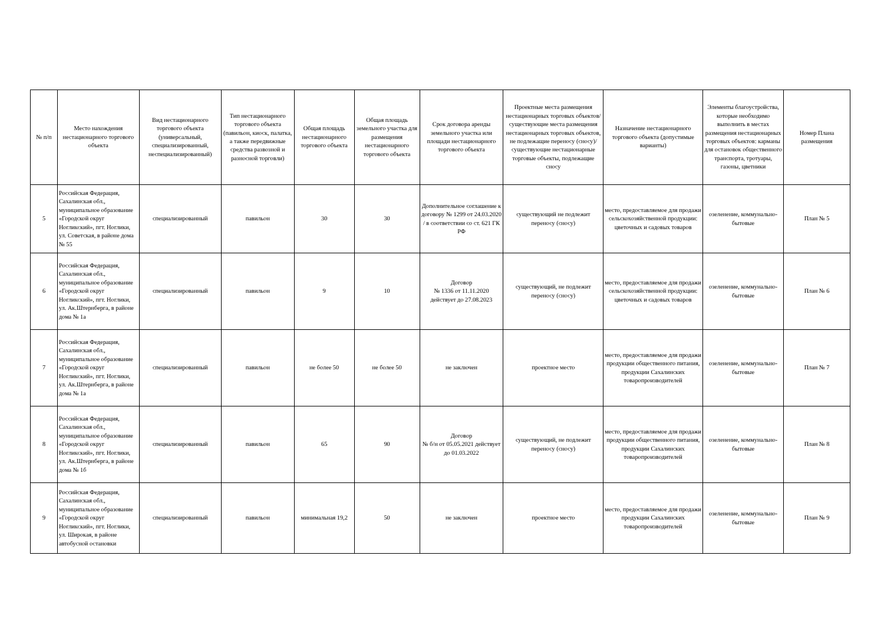| № п/п | Место нахождения нестационарного торгового объекта | Вид нестационарного торгового объекта (универсальный, специализированный, неспециализированный) | Тип нестационарного торгового объекта (павильон, киоск, палатка, а также передвижные средства развозной и разносной торговли) | Общая площадь нестационарного торгового объекта | Общая площадь земельного участка для размещения нестационарного торгового объекта | Срок договора аренды земельного участка или площади нестационарного торгового объекта | Проектные места размещения нестационарных торговых объектов/существующие места размещения нестационарных торговых объектов, не подлежащие переносу (сносу)/существующие нестационарные торговые объекты, подлежащие сносу | Назначение нестационарного торгового объекта (допустимые варианты) | Элементы благоустройства, которые необходимо выполнить в местах размещения нестационарных торговых объектов: карманы для остановок общественного транспорта, тротуары, газоны, цветники | Номер Плана размещения |
| --- | --- | --- | --- | --- | --- | --- | --- | --- | --- | --- |
| 5 | Российская Федерация, Сахалинская обл., муниципальное образование «Городской округ Ногликский», пгт. Ноглики, ул. Советская, в районе дома № 55 | специализированный | павильон | 30 | 30 | Дополнительное соглашение к договору № 1299 от 24.03.2020 / в соответствии со ст. 621 ГК РФ | существующий не подлежит переносу (сносу) | место, предоставляемое для продажи сельскохозяйственной продукции: цветочных и садовых товаров | озеленение, коммунально-бытовые | План № 5 |
| 6 | Российская Федерация, Сахалинская обл., муниципальное образование «Городской округ Ногликский», пгт. Ноглики, ул. Ак.Штернберга, в районе дома № 1а | специализированный | павильон | 9 | 10 | Договор № 1336 от 11.11.2020 действует до 27.08.2023 | существующий, не подлежит переносу (сносу) | место, предоставляемое для продажи сельскохозяйственной продукции: цветочных и садовых товаров | озеленение, коммунально-бытовые | План № 6 |
| 7 | Российская Федерация, Сахалинская обл., муниципальное образование «Городской округ Ногликский», пгт. Ноглики, ул. Ак.Штернберга, в районе дома № 1а | специализированный | павильон | не более 50 | не более 50 | не заключен | проектное место | место, предоставляемое для продажи продукции общественного питания, продукции Сахалинских товаропроизводителей | озеленение, коммунально-бытовые | План № 7 |
| 8 | Российская Федерация, Сахалинская обл., муниципальное образование «Городской округ Ногликский», пгт. Ноглики, ул. Ак.Штернберга, в районе дома № 1б | специализированный | павильон | 65 | 90 | Договор № б/н от 05.05.2021 действует до 01.03.2022 | существующий, не подлежит переносу (сносу) | место, предоставляемое для продажи продукции общественного питания, продукции Сахалинских товаропроизводителей | озеленение, коммунально-бытовые | План № 8 |
| 9 | Российская Федерация, Сахалинская обл., муниципальное образование «Городской округ Ногликский», пгт. Ноглики, ул. Широкая, в районе автобусной остановки | специализированный | павильон | минимальная 19,2 | 50 | не заключен | проектное место | место, предоставляемое для продажи продукции Сахалинских товаропроизводителей | озеленение, коммунально-бытовые | План № 9 |